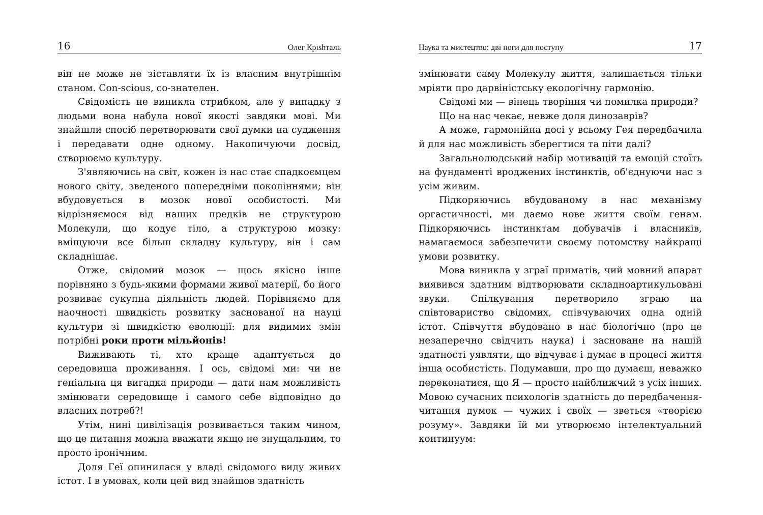16 Олег Крishталь
він не може не зіставляти їх із власним внутрішнім станом. Con-scious, со-знателен.
Свідомість не виникла стрибком, але у випадку з людьми вона набула нової якості завдяки мові. Ми знайшли спосіб перетворювати свої думки на судження і передавати одне одному. Накопичуючи досвід, створюємо культуру.
З'являючись на світ, кожен із нас стає спадкоємцем нового світу, зведеного попередніми поколіннями; він вбудовується в мозок нової особистості. Ми відрізняємося від наших предків не структурою Молекули, що кодує тіло, а структурою мозку: вміщуючи все більш складну культуру, він і сам складнішає.
Отже, свідомий мозок — щось якісно інше порівняно з будь-якими формами живої матерії, бо його розвиває сукупна діяльність людей. Порівняємо для наочності швидкість розвитку заснованої на науці культури зі швидкістю еволюції: для видимих змін потрібні роки проти мільйонів!
Виживають ті, хто краще адаптується до середовища проживання. І ось, свідомі ми: чи не геніальна ця вигадка природи — дати нам можливість змінювати середовище і самого себе відповідно до власних потреб?!
Утім, нині цивілізація розвивається таким чином, що це питання можна вважати якщо не знущальним, то просто іронічним.
Доля Геї опинилася у владі свідомого виду живих істот. І в умовах, коли цей вид знайшов здатність
Наука та мистецтво: дві ноги для поступу 17
змінювати саму Молекулу життя, залишається тільки мріяти про дарвіністську екологічну гармонію.
Свідомі ми — вінець творіння чи помилка природи?
Що на нас чекає, невже доля динозаврів?
А може, гармонійна досі у всьому Гея передбачила й для нас можливість зберегтися та піти далі?
Загальнолюдський набір мотивацій та емоцій стоїть на фундаменті вроджених інстинктів, об'єднуючи нас з усім живим.
Підкоряючись вбудованому в нас механізму оргастичності, ми даємо нове життя своїм генам. Підкоряючись інстинктам добувачів і власників, намагаємося забезпечити своєму потомству найкращі умови розвитку.
Мова виникла у зграї приматів, чий мовний апарат виявився здатним відтворювати складноартикульовані звуки. Спілкування перетворило зграю на співтовариство свідомих, співчуваючих одна одній істот. Співчуття вбудовано в нас біологічно (про це незаперечно свідчить наука) і засноване на нашій здатності уявляти, що відчуває і думає в процесі життя інша особистість. Подумавши, про що думаєш, неважко переконатися, що Я — просто найближчий з усіх інших. Мовою сучасних психологів здатність до передбачення-читання думок — чужих і своїх — зветься «теорією розуму». Завдяки їй ми утворюємо інтелектуальний континуум: